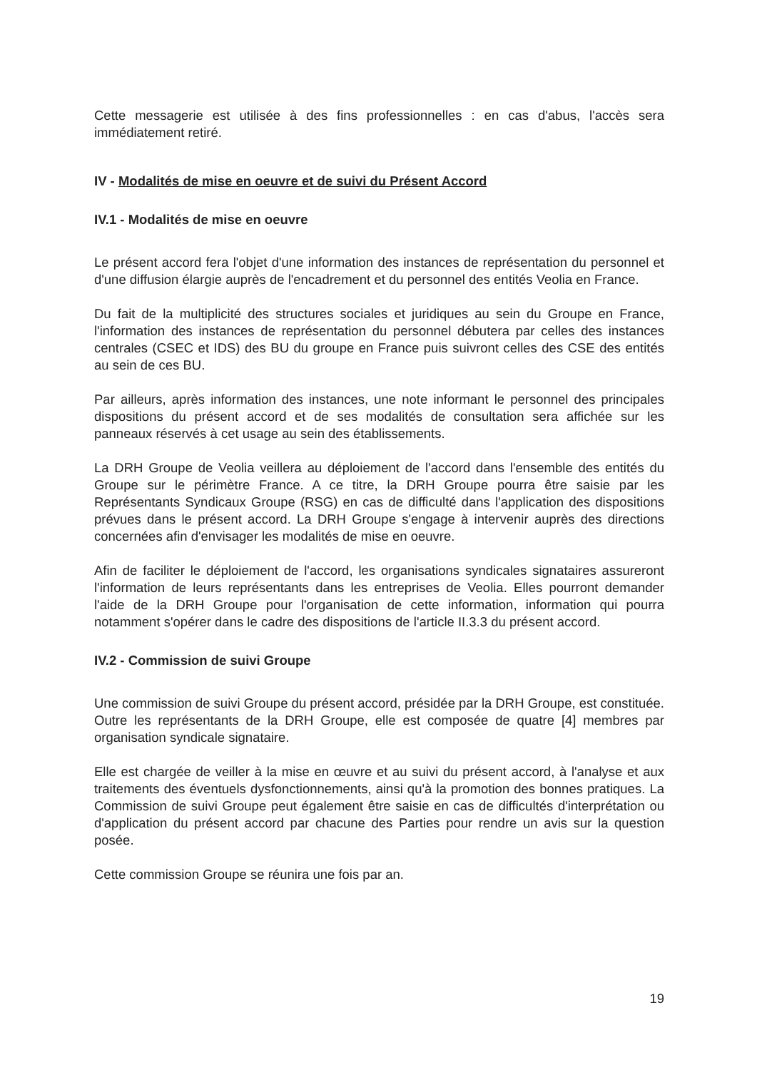Cette messagerie est utilisée à des fins professionnelles : en cas d'abus, l'accès sera immédiatement retiré.
IV - Modalités de mise en oeuvre et de suivi du Présent Accord
IV.1 - Modalités de mise en oeuvre
Le présent accord fera l'objet d'une information des instances de représentation du personnel et d'une diffusion élargie auprès de l'encadrement et du personnel des entités Veolia en France.
Du fait de la multiplicité des structures sociales et juridiques au sein du Groupe en France, l'information des instances de représentation du personnel débutera par celles des instances centrales (CSEC et IDS) des BU du groupe en France puis suivront celles des CSE des entités au sein de ces BU.
Par ailleurs, après information des instances, une note informant le personnel des principales dispositions du présent accord et de ses modalités de consultation sera affichée sur les panneaux réservés à cet usage au sein des établissements.
La DRH Groupe de Veolia veillera au déploiement de l'accord dans l'ensemble des entités du Groupe sur le périmètre France. A ce titre, la DRH Groupe pourra être saisie par les Représentants Syndicaux Groupe (RSG) en cas de difficulté dans l'application des dispositions prévues dans le présent accord. La DRH Groupe s'engage à intervenir auprès des directions concernées afin d'envisager les modalités de mise en oeuvre.
Afin de faciliter le déploiement de l'accord, les organisations syndicales signataires assureront l'information de leurs représentants dans les entreprises de Veolia. Elles pourront demander l'aide de la DRH Groupe pour l'organisation de cette information, information qui pourra notamment s'opérer dans le cadre des dispositions de l'article II.3.3 du présent accord.
IV.2 - Commission de suivi Groupe
Une commission de suivi Groupe du présent accord, présidée par la DRH Groupe, est constituée. Outre les représentants de la DRH Groupe, elle est composée de quatre [4] membres par organisation syndicale signataire.
Elle est chargée de veiller à la mise en œuvre et au suivi du présent accord, à l'analyse et aux traitements des éventuels dysfonctionnements, ainsi qu'à la promotion des bonnes pratiques. La Commission de suivi Groupe peut également être saisie en cas de difficultés d'interprétation ou d'application du présent accord par chacune des Parties pour rendre un avis sur la question posée.
Cette commission Groupe se réunira une fois par an.
19